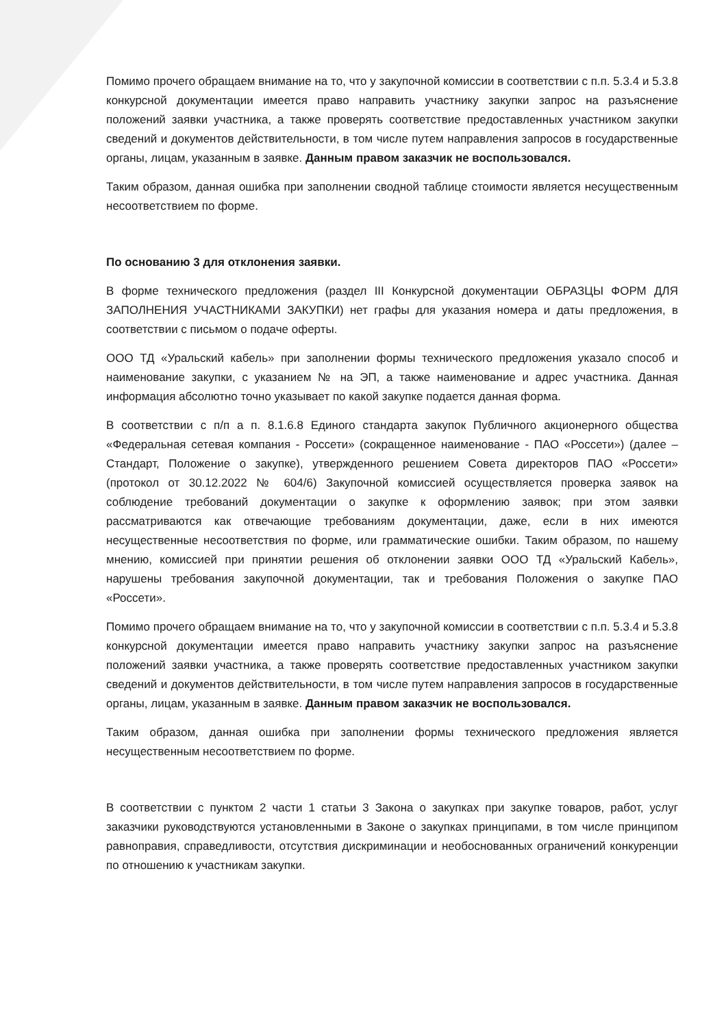Помимо прочего обращаем внимание на то, что у закупочной комиссии в соответствии с п.п. 5.3.4 и 5.3.8 конкурсной документации имеется право направить участнику закупки запрос на разъяснение положений заявки участника, а также проверять соответствие предоставленных участником закупки сведений и документов действительности, в том числе путем направления запросов в государственные органы, лицам, указанным в заявке. Данным правом заказчик не воспользовался.
Таким образом, данная ошибка при заполнении сводной таблице стоимости является несущественным несоответствием по форме.
По основанию 3 для отклонения заявки.
В форме технического предложения (раздел III Конкурсной документации ОБРАЗЦЫ ФОРМ ДЛЯ ЗАПОЛНЕНИЯ УЧАСТНИКАМИ ЗАКУПКИ) нет графы для указания номера и даты предложения, в соответствии с письмом о подаче оферты.
ООО ТД «Уральский кабель» при заполнении формы технического предложения указало способ и наименование закупки, с указанием № на ЭП, а также наименование и адрес участника. Данная информация абсолютно точно указывает по какой закупке подается данная форма.
В соответствии с п/п а п. 8.1.6.8 Единого стандарта закупок Публичного акционерного общества «Федеральная сетевая компания - Россети» (сокращенное наименование - ПАО «Россети») (далее – Стандарт, Положение о закупке), утвержденного решением Совета директоров ПАО «Россети» (протокол от 30.12.2022 № 604/6) Закупочной комиссией осуществляется проверка заявок на соблюдение требований документации о закупке к оформлению заявок; при этом заявки рассматриваются как отвечающие требованиям документации, даже, если в них имеются несущественные несоответствия по форме, или грамматические ошибки. Таким образом, по нашему мнению, комиссией при принятии решения об отклонении заявки ООО ТД «Уральский Кабель», нарушены требования закупочной документации, так и требования Положения о закупке ПАО «Россети».
Помимо прочего обращаем внимание на то, что у закупочной комиссии в соответствии с п.п. 5.3.4 и 5.3.8 конкурсной документации имеется право направить участнику закупки запрос на разъяснение положений заявки участника, а также проверять соответствие предоставленных участником закупки сведений и документов действительности, в том числе путем направления запросов в государственные органы, лицам, указанным в заявке. Данным правом заказчик не воспользовался.
Таким образом, данная ошибка при заполнении формы технического предложения является несущественным несоответствием по форме.
В соответствии с пунктом 2 части 1 статьи 3 Закона о закупках при закупке товаров, работ, услуг заказчики руководствуются установленными в Законе о закупках принципами, в том числе принципом равноправия, справедливости, отсутствия дискриминации и необоснованных ограничений конкуренции по отношению к участникам закупки.